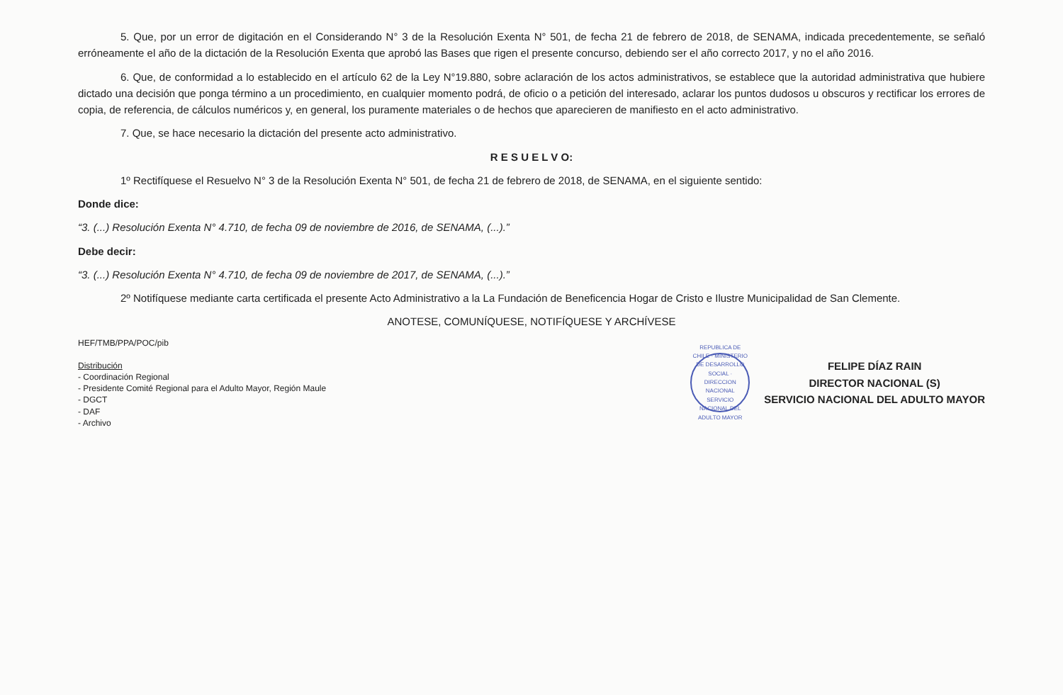5. Que, por un error de digitación en el Considerando N° 3 de la Resolución Exenta N° 501, de fecha 21 de febrero de 2018, de SENAMA, indicada precedentemente, se señaló erróneamente el año de la dictación de la Resolución Exenta que aprobó las Bases que rigen el presente concurso, debiendo ser el año correcto 2017, y no el año 2016.
6. Que, de conformidad a lo establecido en el artículo 62 de la Ley N°19.880, sobre aclaración de los actos administrativos, se establece que la autoridad administrativa que hubiere dictado una decisión que ponga término a un procedimiento, en cualquier momento podrá, de oficio o a petición del interesado, aclarar los puntos dudosos u obscuros y rectificar los errores de copia, de referencia, de cálculos numéricos y, en general, los puramente materiales o de hechos que aparecieren de manifiesto en el acto administrativo.
7. Que, se hace necesario la dictación del presente acto administrativo.
R E S U E L V O:
1º Rectifíquese el Resuelvo N° 3 de la Resolución Exenta N° 501, de fecha 21 de febrero de 2018, de SENAMA, en el siguiente sentido:
Donde dice:
“3. (...) Resolución Exenta N° 4.710, de fecha 09 de noviembre de 2016, de SENAMA, (...).”
Debe decir:
“3. (...) Resolución Exenta N° 4.710, de fecha 09 de noviembre de 2017, de SENAMA, (...).”
2º Notifíquese mediante carta certificada el presente Acto Administrativo a la La Fundación de Beneficencia Hogar de Cristo e Ilustre Municipalidad de San Clemente.
ANOTESE, COMUNÍQUESE, NOTIFÍQUESE Y ARCHÍVESE
HEF/TMB/PPA/POC/pib
Distribución
- Coordinación Regional
- Presidente Comité Regional para el Adulto Mayor, Región Maule
- DGCT
- DAF
- Archivo
REPUBLICA DE CHILE · MINISTERIO DE DESARROLLO SOCIAL · DIRECCION NACIONAL SERVICIO NACIONAL DEL ADULTO MAYOR
FELIPE DÍAZ RAIN
DIRECTOR NACIONAL (S)
SERVICIO NACIONAL DEL ADULTO MAYOR